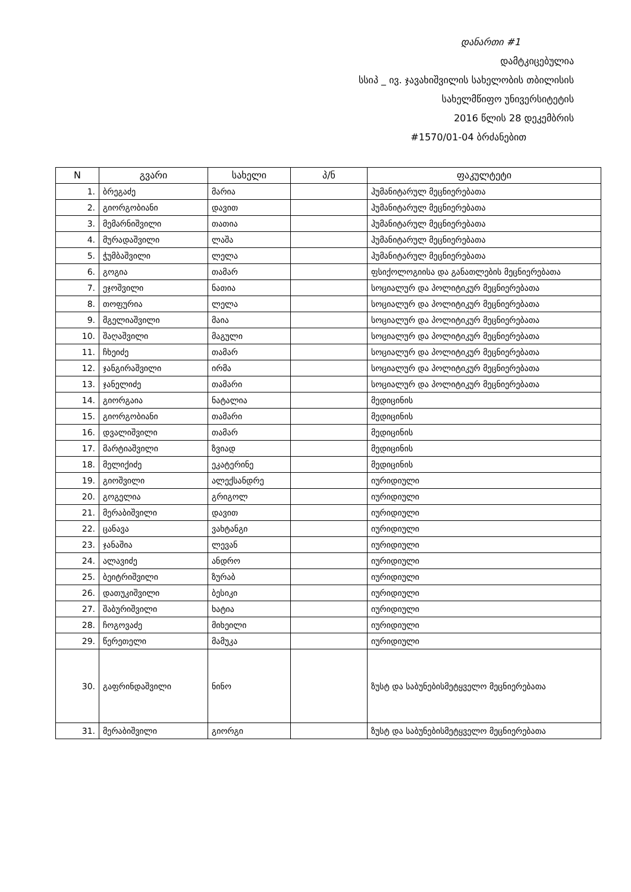დანართი #1
დამტკიცებულია
სსიპ _ ივ. ჯავახიშვილის სახელობის თბილისის
სახელმწიფო უნივერსიტეტის
2016 წლის 28 დეკემბრის
#1570/01-04 ბრძანებით
| N | გვარი | სახელი | პ/ნ | ფაკულტეტი |
| --- | --- | --- | --- | --- |
| 1. | ბრეგაძე | მარია | | ჰუმანიტარულ მეცნიერებათა |
| 2. | გიორგობიანი | დავით | | ჰუმანიტარულ მეცნიერებათა |
| 3. | მემარნიშვილი | თათია | | ჰუმანიტარულ მეცნიერებათა |
| 4. | მურადაშვილი | ლაშა | | ჰუმანიტარულ მეცნიერებათა |
| 5. | ჭუმბაშვილი | ლელა | | ჰუმანიტარულ მეცნიერებათა |
| 6. | გოგია | თამარ | | ფსიქოლოგიისა და განათლების მეცნიერებათა |
| 7. | ეჯოშვილი | ნათია | | სოციალურ და პოლიტიკურ მეცნიერებათა |
| 8. | თოფურია | ლელა | | სოციალურ და პოლიტიკურ მეცნიერებათა |
| 9. | მგელიაშვილი | მაია | | სოციალურ და პოლიტიკურ მეცნიერებათა |
| 10. | შაღაშვილი | მაგული | | სოციალურ და პოლიტიკურ მეცნიერებათა |
| 11. | ჩხეიძე | თამარ | | სოციალურ და პოლიტიკურ მეცნიერებათა |
| 12. | ჯანგირაშვილი | ირმა | | სოციალურ და პოლიტიკურ მეცნიერებათა |
| 13. | ჯანელიძე | თამარი | | სოციალურ და პოლიტიკურ მეცნიერებათა |
| 14. | გიორგაია | ნატალია | | მედიცინის |
| 15. | გიორგობიანი | თამარი | | მედიცინის |
| 16. | დვალიშვილი | თამარ | | მედიცინის |
| 17. | მარტიაშვილი | ზვიად | | მედიცინის |
| 18. | მელიქიძე | ეკატერინე | | მედიცინის |
| 19. | გიოშვილი | ალექსანდრე | | იურიდიული |
| 20. | გოგელია | გრიგოლ | | იურიდიული |
| 21. | მერაბიშვილი | დავით | | იურიდიული |
| 22. | ცანავა | ვახტანგი | | იურიდიული |
| 23. | ჯანაშია | ლევან | | იურიდიული |
| 24. | ალავიძე | ანდრო | | იურიდიული |
| 25. | ბეიტრიშვილი | ზურაბ | | იურიდიული |
| 26. | დათუკიშვილი | ბესიკი | | იურიდიული |
| 27. | შაბურიშვილი | ხატია | | იურიდიული |
| 28. | ჩოგოვაძე | მიხეილი | | იურიდიული |
| 29. | წერეთელი | მამუკა | | იურიდიული |
| 30. | გაფრინდაშვილი | ნინო | | ზუსტ და საბუნებისმეტყველო მეცნიერებათა |
| 31. | მერაბიშვილი | გიორგი | | ზუსტ და საბუნებისმეტყველო მეცნიერებათა |